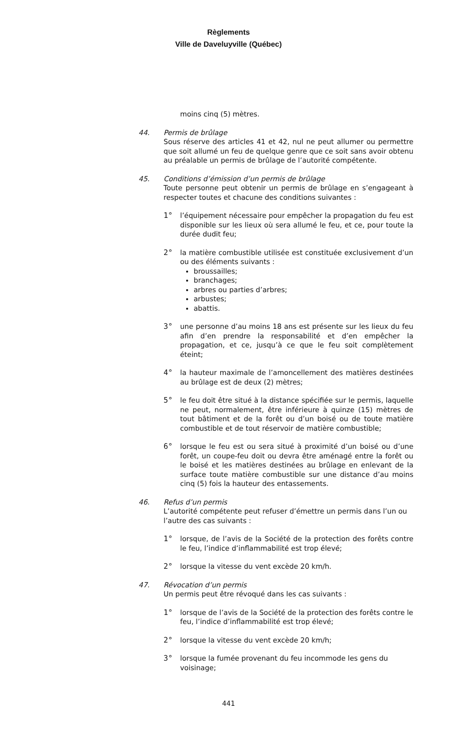Règlements
Ville de Daveluyville (Québec)
moins cinq (5) mètres.
44. Permis de brûlage
Sous réserve des articles 41 et 42, nul ne peut allumer ou permettre que soit allumé un feu de quelque genre que ce soit sans avoir obtenu au préalable un permis de brûlage de l’autorité compétente.
45. Conditions d’émission d’un permis de brûlage
Toute personne peut obtenir un permis de brûlage en s’engageant à respecter toutes et chacune des conditions suivantes :
1° l’équipement nécessaire pour empêcher la propagation du feu est disponible sur les lieux où sera allumé le feu, et ce, pour toute la durée dudit feu;
2° la matière combustible utilisée est constituée exclusivement d’un ou des éléments suivants :
broussailles;
branchages;
arbres ou parties d’arbres;
arbustes;
abattis.
3° une personne d’au moins 18 ans est présente sur les lieux du feu afin d’en prendre la responsabilité et d’en empêcher la propagation, et ce, jusqu’à ce que le feu soit complètement éteint;
4° la hauteur maximale de l’amoncellement des matières destinées au brûlage est de deux (2) mètres;
5° le feu doit être situé à la distance spécifiée sur le permis, laquelle ne peut, normalement, être inférieure à quinze (15) mètres de tout bâtiment et de la forêt ou d’un boisé ou de toute matière combustible et de tout réservoir de matière combustible;
6° lorsque le feu est ou sera situé à proximité d’un boisé ou d’une forêt, un coupe-feu doit ou devra être aménagé entre la forêt ou le boisé et les matières destinées au brûlage en enlevant de la surface toute matière combustible sur une distance d’au moins cinq (5) fois la hauteur des entassements.
46. Refus d’un permis
L’autorité compétente peut refuser d’émettre un permis dans l’un ou l’autre des cas suivants :
1° lorsque, de l’avis de la Société de la protection des forêts contre le feu, l’indice d’inflammabilité est trop élevé;
2° lorsque la vitesse du vent excède 20 km/h.
47. Révocation d’un permis
Un permis peut être révoqué dans les cas suivants :
1° lorsque de l’avis de la Société de la protection des forêts contre le feu, l’indice d’inflammabilité est trop élevé;
2° lorsque la vitesse du vent excède 20 km/h;
3° lorsque la fumée provenant du feu incommode les gens du voisinage;
441